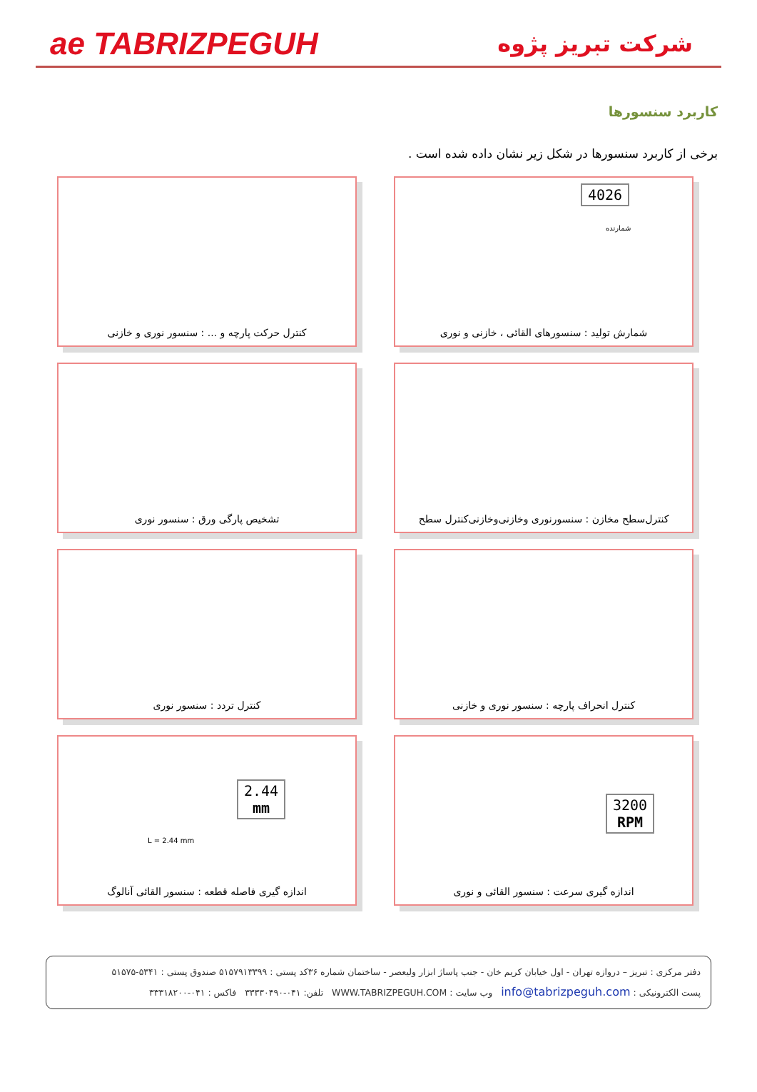ae TABRIZPEGUH
شرکت تبریز پژوه
کاربرد سنسورها
برخی از کاربرد سنسورها در شکل زیر نشان داده شده است .
4026
شمارنده
شمارش تولید : سنسورهای القائی ، خازنی و نوری
کنترل حرکت پارچه و ... : سنسور نوری و خازنی
کنترل‌سطح مخازن : سنسورنوری وخازنی‌وخازنی‌کنترل سطح
تشخیص پارگی ورق : سنسور نوری
کنترل انحراف پارچه : سنسور نوری و خازنی
کنترل تردد : سنسور نوری
3200
RPM
اندازه گیری سرعت : سنسور القائی و نوری
2.44
mm
L = 2.44 mm
اندازه گیری فاصله قطعه : سنسور القائی آنالوگ
دفتر مرکزی : تبریز – دروازه تهران - اول خیابان کریم خان - جنب پاساژ ابزار ولیعصر - ساختمان شماره ۳۶کد پستی : ۵۱۵۷۹۱۳۳۹۹ صندوق پستی : ۵۳۴۱-۵۱۵۷۵
پست الکترونیکی : info@tabrizpeguh.com وب سایت : WWW.TABRIZPEGUH.COM تلفن: ۰۴۱-۳۳۳۳۰۴۹۰ فاکس : ۰۴۱-۳۳۳۱۸۲۰۰